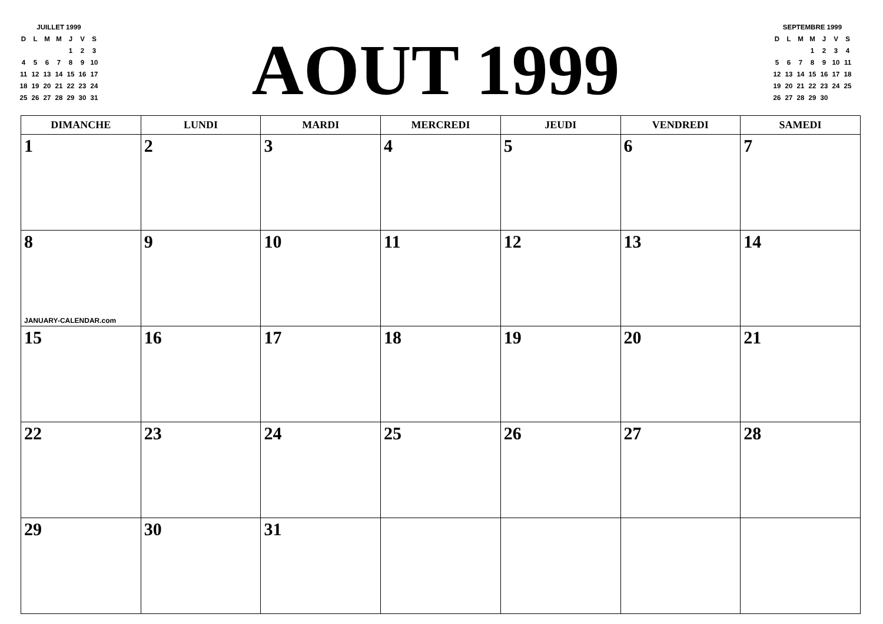| JUILLET 1999 | | | | | | |
| D | L | M | M | J | V | S |
| | | | | 1 | 2 | 3 |
| 4 | 5 | 6 | 7 | 8 | 9 | 10 |
| 11 | 12 | 13 | 14 | 15 | 16 | 17 |
| 18 | 19 | 20 | 21 | 22 | 23 | 24 |
| 25 | 26 | 27 | 28 | 29 | 30 | 31 |
AOUT 1999
| SEPTEMBRE 1999 | | | | | | |
| D | L | M | M | J | V | S |
| | | | 1 | 2 | 3 | 4 |
| 5 | 6 | 7 | 8 | 9 | 10 | 11 |
| 12 | 13 | 14 | 15 | 16 | 17 | 18 |
| 19 | 20 | 21 | 22 | 23 | 24 | 25 |
| 26 | 27 | 28 | 29 | 30 | | |
| DIMANCHE | LUNDI | MARDI | MERCREDI | JEUDI | VENDREDI | SAMEDI |
| --- | --- | --- | --- | --- | --- | --- |
| 1 | 2 | 3 | 4 | 5 | 6 | 7 |
| 8 JANUARY-CALENDAR.com | 9 | 10 | 11 | 12 | 13 | 14 |
| 15 | 16 | 17 | 18 | 19 | 20 | 21 |
| 22 | 23 | 24 | 25 | 26 | 27 | 28 |
| 29 | 30 | 31 | | | | |